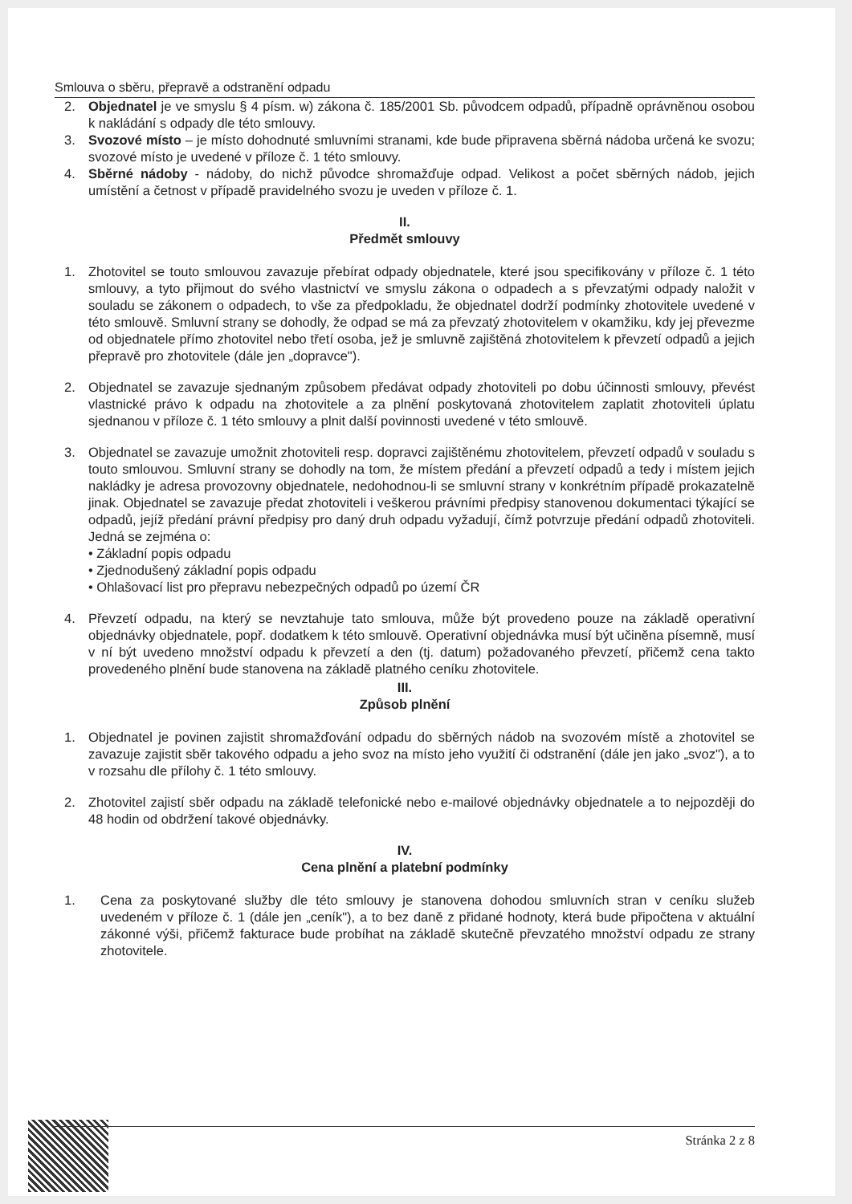Smlouva o sběru, přepravě a odstranění odpadu
2. Objednatel je ve smyslu § 4 písm. w) zákona č. 185/2001 Sb. původcem odpadů, případně oprávněnou osobou k nakládání s odpady dle této smlouvy.
3. Svozové místo – je místo dohodnuté smluvními stranami, kde bude připravena sběrná nádoba určená ke svozu; svozové místo je uvedené v příloze č. 1 této smlouvy.
4. Sběrné nádoby - nádoby, do nichž původce shromažďuje odpad. Velikost a počet sběrných nádob, jejich umístění a četnost v případě pravidelného svozu je uveden v příloze č. 1.
II.
Předmět smlouvy
1. Zhotovitel se touto smlouvou zavazuje přebírat odpady objednatele, které jsou specifikovány v příloze č. 1 této smlouvy, a tyto přijmout do svého vlastnictví ve smyslu zákona o odpadech a s převzatými odpady naložit v souladu se zákonem o odpadech, to vše za předpokladu, že objednatel dodrží podmínky zhotovitele uvedené v této smlouvě. Smluvní strany se dohodly, že odpad se má za převzatý zhotovitelem v okamžiku, kdy jej převezme od objednatele přímo zhotovitel nebo třetí osoba, jež je smluvně zajištěná zhotovitelem k převzetí odpadů a jejich přepravě pro zhotovitele (dále jen „dopravce").
2. Objednatel se zavazuje sjednaným způsobem předávat odpady zhotoviteli po dobu účinnosti smlouvy, převést vlastnické právo k odpadu na zhotovitele a za plnění poskytovaná zhotovitelem zaplatit zhotoviteli úplatu sjednanou v příloze č. 1 této smlouvy a plnit další povinnosti uvedené v této smlouvě.
3. Objednatel se zavazuje umožnit zhotoviteli resp. dopravci zajištěnému zhotovitelem, převzetí odpadů v souladu s touto smlouvou. Smluvní strany se dohodly na tom, že místem předání a převzetí odpadů a tedy i místem jejich nakládky je adresa provozovny objednatele, nedohodnou-li se smluvní strany v konkrétním případě prokazatelně jinak. Objednatel se zavazuje předat zhotoviteli i veškerou právními předpisy stanovenou dokumentaci týkající se odpadů, jejíž předání právní předpisy pro daný druh odpadu vyžadují, čímž potvrzuje předání odpadů zhotoviteli. Jedná se zejména o:
• Základní popis odpadu
• Zjednodušený základní popis odpadu
• Ohlašovací list pro přepravu nebezpečných odpadů po území ČR
4. Převzetí odpadu, na který se nevztahuje tato smlouva, může být provedeno pouze na základě operativní objednávky objednatele, popř. dodatkem k této smlouvě. Operativní objednávka musí být učiněna písemně, musí v ní být uvedeno množství odpadu k převzetí a den (tj. datum) požadovaného převzetí, přičemž cena takto provedeného plnění bude stanovena na základě platného ceníku zhotovitele.
III.
Způsob plnění
1. Objednatel je povinen zajistit shromažďování odpadu do sběrných nádob na svozovém místě a zhotovitel se zavazuje zajistit sběr takového odpadu a jeho svoz na místo jeho využití či odstranění (dále jen jako „svoz"), a to v rozsahu dle přílohy č. 1 této smlouvy.
2. Zhotovitel zajistí sběr odpadu na základě telefonické nebo e-mailové objednávky objednatele a to nejpozději do 48 hodin od obdržení takové objednávky.
IV.
Cena plnění a platební podmínky
1. Cena za poskytované služby dle této smlouvy je stanovena dohodou smluvních stran v ceníku služeb uvedeném v příloze č. 1 (dále jen „ceník"), a to bez daně z přidané hodnoty, která bude připočtena v aktuální zákonné výši, přičemž fakturace bude probíhat na základě skutečně převzatého množství odpadu ze strany zhotovitele.
Stránka 2 z 8